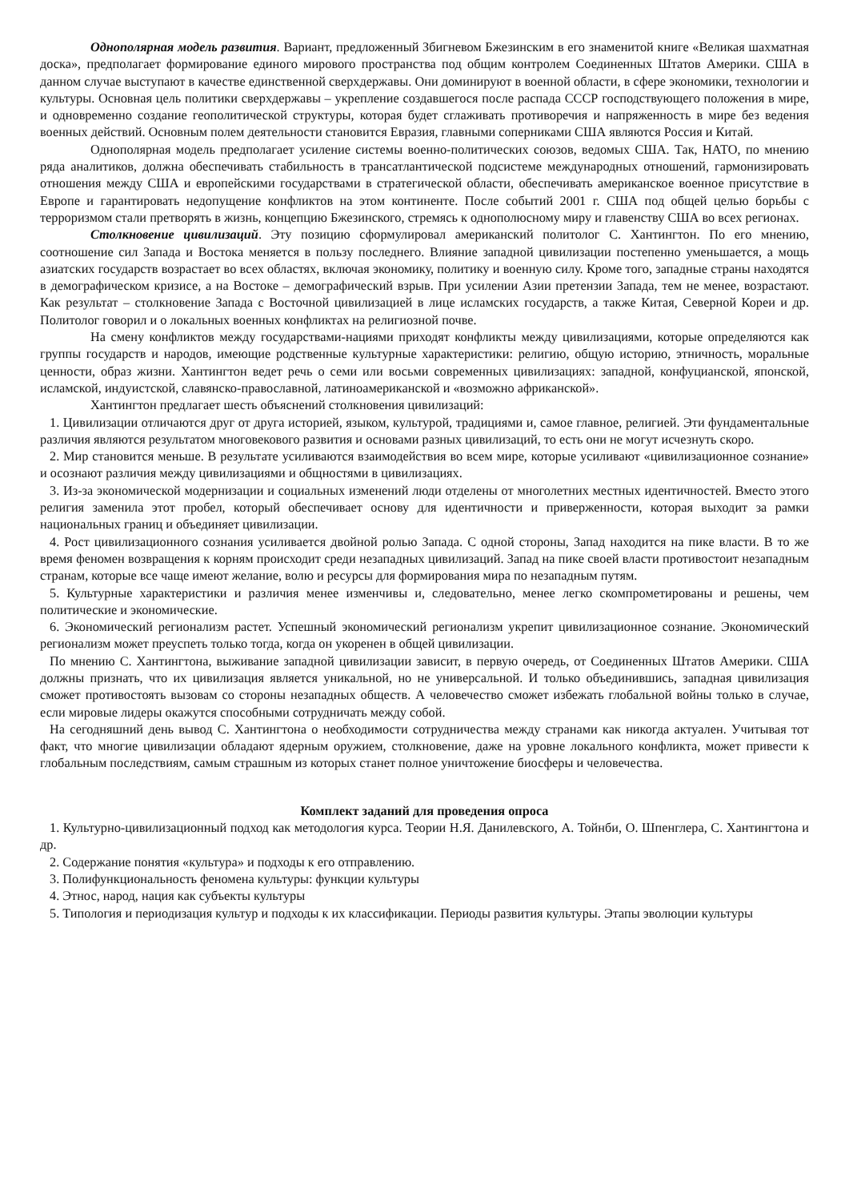Однополярная модель развития. Вариант, предложенный Збигневом Бжезинским в его знаменитой книге «Великая шахматная доска», предполагает формирование единого мирового пространства под общим контролем Соединенных Штатов Америки. США в данном случае выступают в качестве единственной сверхдержавы. Они доминируют в военной области, в сфере экономики, технологии и культуры. Основная цель политики сверхдержавы – укрепление создавшегося после распада СССР господствующего положения в мире, и одновременно создание геополитической структуры, которая будет сглаживать противоречия и напряженность в мире без ведения военных действий. Основным полем деятельности становится Евразия, главными соперниками США являются Россия и Китай.
Однополярная модель предполагает усиление системы военно-политических союзов, ведомых США. Так, НАТО, по мнению ряда аналитиков, должна обеспечивать стабильность в трансатлантической подсистеме международных отношений, гармонизировать отношения между США и европейскими государствами в стратегической области, обеспечивать американское военное присутствие в Европе и гарантировать недопущение конфликтов на этом континенте. После событий 2001 г. США под общей целью борьбы с терроризмом стали претворять в жизнь, концепцию Бжезинского, стремясь к однополюсному миру и главенству США во всех регионах.
Столкновение цивилизаций. Эту позицию сформулировал американский политолог С. Хантингтон. По его мнению, соотношение сил Запада и Востока меняется в пользу последнего. Влияние западной цивилизации постепенно уменьшается, а мощь азиатских государств возрастает во всех областях, включая экономику, политику и военную силу. Кроме того, западные страны находятся в демографическом кризисе, а на Востоке – демографический взрыв. При усилении Азии претензии Запада, тем не менее, возрастают. Как результат – столкновение Запада с Восточной цивилизацией в лице исламских государств, а также Китая, Северной Кореи и др. Политолог говорил и о локальных военных конфликтах на религиозной почве.
На смену конфликтов между государствами-нациями приходят конфликты между цивилизациями, которые определяются как группы государств и народов, имеющие родственные культурные характеристики: религию, общую историю, этничность, моральные ценности, образ жизни. Хантингтон ведет речь о семи или восьми современных цивилизациях: западной, конфуцианской, японской, исламской, индуистской, славянско-православной, латиноамериканской и «возможно африканской».
Хантингтон предлагает шесть объяснений столкновения цивилизаций:
1. Цивилизации отличаются друг от друга историей, языком, культурой, традициями и, самое главное, религией. Эти фундаментальные различия являются результатом многовекового развития и основами разных цивилизаций, то есть они не могут исчезнуть скоро.
2. Мир становится меньше. В результате усиливаются взаимодействия во всем мире, которые усиливают «цивилизационное сознание» и осознают различия между цивилизациями и общностями в цивилизациях.
3. Из-за экономической модернизации и социальных изменений люди отделены от многолетних местных идентичностей. Вместо этого религия заменила этот пробел, который обеспечивает основу для идентичности и приверженности, которая выходит за рамки национальных границ и объединяет цивилизации.
4. Рост цивилизационного сознания усиливается двойной ролью Запада. С одной стороны, Запад находится на пике власти. В то же время феномен возвращения к корням происходит среди незападных цивилизаций. Запад на пике своей власти противостоит незападным странам, которые все чаще имеют желание, волю и ресурсы для формирования мира по незападным путям.
5. Культурные характеристики и различия менее изменчивы и, следовательно, менее легко скомпрометированы и решены, чем политические и экономические.
6. Экономический регионализм растет. Успешный экономический регионализм укрепит цивилизационное сознание. Экономический регионализм может преуспеть только тогда, когда он укоренен в общей цивилизации.
По мнению С. Хантингтона, выживание западной цивилизации зависит, в первую очередь, от Соединенных Штатов Америки. США должны признать, что их цивилизация является уникальной, но не универсальной. И только объединившись, западная цивилизация сможет противостоять вызовам со стороны незападных обществ. А человечество сможет избежать глобальной войны только в случае, если мировые лидеры окажутся способными сотрудничать между собой.
На сегодняшний день вывод С. Хантингтона о необходимости сотрудничества между странами как никогда актуален. Учитывая тот факт, что многие цивилизации обладают ядерным оружием, столкновение, даже на уровне локального конфликта, может привести к глобальным последствиям, самым страшным из которых станет полное уничтожение биосферы и человечества.
Комплект заданий для проведения опроса
1. Культурно-цивилизационный подход как методология курса. Теории Н.Я. Данилевского, А. Тойнби, О. Шпенглера, С. Хантингтона и др.
2. Содержание понятия «культура» и подходы к его отправлению.
3. Полифункциональность феномена культуры: функции культуры
4. Этнос, народ, нация как субъекты культуры
5. Типология и периодизация культур и подходы к их классификации. Периоды развития культуры. Этапы эволюции культуры